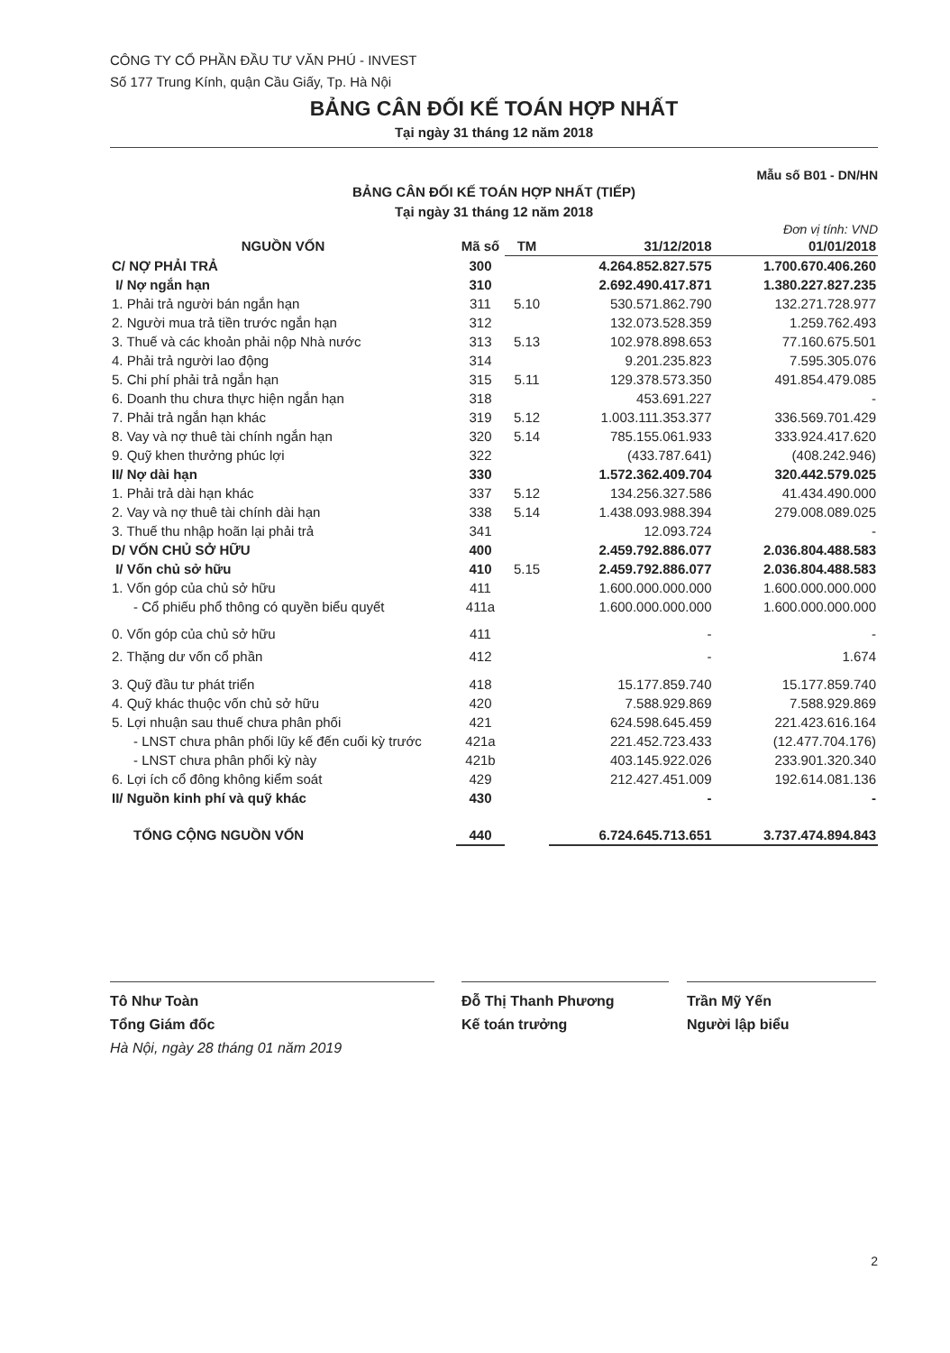CÔNG TY CỔ PHẦN ĐẦU TƯ VĂN PHÚ - INVEST
Số 177 Trung Kính, quận Cầu Giấy, Tp. Hà Nội
BẢNG CÂN ĐỐI KẾ TOÁN HỢP NHẤT
Tại ngày 31 tháng 12 năm 2018
Mẫu số B01 - DN/HN
BẢNG CÂN ĐỐI KẾ TOÁN HỢP NHẤT (TIẾP)
Tại ngày 31 tháng 12 năm 2018
Đơn vị tính: VND
| NGUỒN VỐN | Mã số | TM | 31/12/2018 | 01/01/2018 |
| --- | --- | --- | --- | --- |
| C/ NỢ PHẢI TRẢ | 300 | | 4.264.852.827.575 | 1.700.670.406.260 |
| I/ Nợ ngắn hạn | 310 | | 2.692.490.417.871 | 1.380.227.827.235 |
| 1. Phải trả người bán ngắn hạn | 311 | 5.10 | 530.571.862.790 | 132.271.728.977 |
| 2. Người mua trả tiền trước ngắn hạn | 312 | | 132.073.528.359 | 1.259.762.493 |
| 3. Thuế và các khoản phải nộp Nhà nước | 313 | 5.13 | 102.978.898.653 | 77.160.675.501 |
| 4. Phải trả người lao động | 314 | | 9.201.235.823 | 7.595.305.076 |
| 5. Chi phí phải trả ngắn hạn | 315 | 5.11 | 129.378.573.350 | 491.854.479.085 |
| 6. Doanh thu chưa thực hiện ngắn hạn | 318 | | 453.691.227 | - |
| 7. Phải trả ngắn hạn khác | 319 | 5.12 | 1.003.111.353.377 | 336.569.701.429 |
| 8. Vay và nợ thuê tài chính ngắn hạn | 320 | 5.14 | 785.155.061.933 | 333.924.417.620 |
| 9. Quỹ khen thưởng phúc lợi | 322 | | (433.787.641) | (408.242.946) |
| II/ Nợ dài hạn | 330 | | 1.572.362.409.704 | 320.442.579.025 |
| 1. Phải trả dài hạn khác | 337 | 5.12 | 134.256.327.586 | 41.434.490.000 |
| 2. Vay và nợ thuê tài chính dài hạn | 338 | 5.14 | 1.438.093.988.394 | 279.008.089.025 |
| 3. Thuế thu nhập hoãn lại phải trả | 341 | | 12.093.724 | - |
| D/ VỐN CHỦ SỞ HỮU | 400 | | 2.459.792.886.077 | 2.036.804.488.583 |
| I/ Vốn chủ sở hữu | 410 | 5.15 | 2.459.792.886.077 | 2.036.804.488.583 |
| 1. Vốn góp của chủ sở hữu | 411 | | 1.600.000.000.000 | 1.600.000.000.000 |
| - Cổ phiếu phổ thông có quyền biểu quyết | 411a | | 1.600.000.000.000 | 1.600.000.000.000 |
| 0. Vốn góp của chủ sở hữu | 411 | | - | - |
| 2. Thặng dư vốn cổ phần | 412 | | - | 1.674 |
| 3. Quỹ đầu tư phát triển | 418 | | 15.177.859.740 | 15.177.859.740 |
| 4. Quỹ khác thuộc vốn chủ sở hữu | 420 | | 7.588.929.869 | 7.588.929.869 |
| 5. Lợi nhuận sau thuế chưa phân phối | 421 | | 624.598.645.459 | 221.423.616.164 |
| - LNST chưa phân phối lũy kế đến cuối kỳ trước | 421a | | 221.452.723.433 | (12.477.704.176) |
| - LNST chưa phân phối kỳ này | 421b | | 403.145.922.026 | 233.901.320.340 |
| 6. Lợi ích cổ đông không kiểm soát | 429 | | 212.427.451.009 | 192.614.081.136 |
| II/ Nguồn kinh phí và quỹ khác | 430 | | - | - |
| TỔNG CỘNG NGUỒN VỐN | 440 | | 6.724.645.713.651 | 3.737.474.894.843 |
Tô Như Toàn
Tổng Giám đốc
Hà Nội, ngày 28 tháng 01 năm 2019
Đỗ Thị Thanh Phương
Kế toán trưởng
Trần Mỹ Yến
Người lập biểu
2